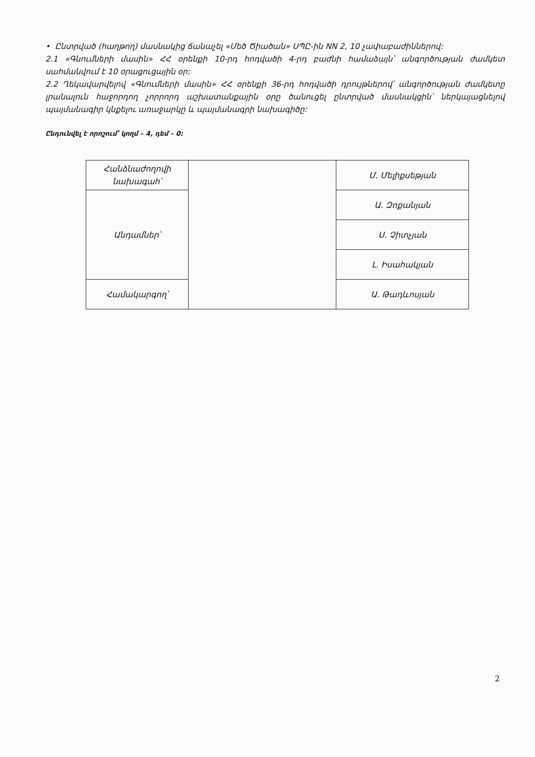• Ընտրված (հաղթող) մասնակից ճանաչել «Մեծ Ծիածան» ՍՊԸ-ին NN 2, 10 չափաբաժիններով:
2.1 «Գնումների մասին» ՀՀ օրենքի 10-րդ հոդվածի 4-րդ բաժնի համաձայն՝ անգործության ժամկետ սահմանվում է 10 օրացուցային օր:
2.2 Ղեկավարվելով «Գնումների մասին» ՀՀ օրենքի 36-րդ հոդվածի դրույթներով՝ անգործության ժամկետը լրանալուն հաջորդող չորրորդ աշխատանքային օրը ծանուցել ընտրված մասնակցին՝ ներկայացնելով պայմանագիր կնքելու առաջարկը և պայմանագրի նախագիծը:
Ընդունվել է որոշում՝ կողմ – 4, դեմ – 0:
| Հանձնաժողովի նախագահ՝ | | Մ. Մելիքսեթյան |
| Անդամներ՝ | | Ա. Զոքանյան |
| | | Ս. Չիտչյան |
| | | Լ. Իսահակյան |
| Համակարգող՝ | | Ա. Թադևոսյան |
2